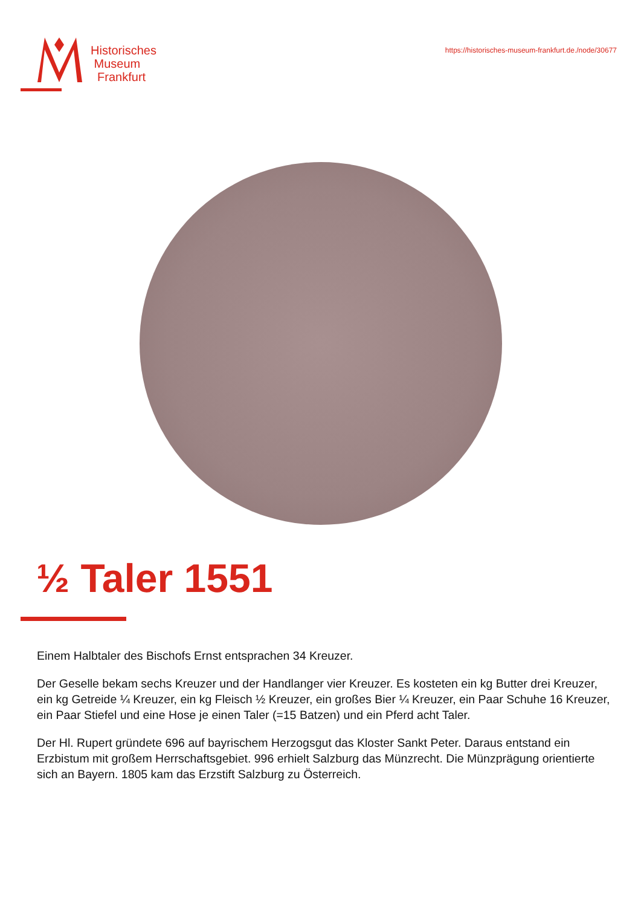Historisches
Museum
Frankfurt
https://historisches-museum-frankfurt.de./node/30677
½ Taler 1551
Einem Halbtaler des Bischofs Ernst entsprachen 34 Kreuzer.
Der Geselle bekam sechs Kreuzer und der Handlanger vier Kreuzer. Es kosteten ein kg Butter drei Kreuzer, ein kg Getreide ¼ Kreuzer, ein kg Fleisch ½ Kreuzer, ein großes Bier ¼ Kreuzer, ein Paar Schuhe 16 Kreuzer, ein Paar Stiefel und eine Hose je einen Taler (=15 Batzen) und ein Pferd acht Taler.
Der Hl. Rupert gründete 696 auf bayrischem Herzogsgut das Kloster Sankt Peter. Daraus entstand ein Erzbistum mit großem Herrschaftsgebiet. 996 erhielt Salzburg das Münzrecht. Die Münzprägung orientierte sich an Bayern. 1805 kam das Erzstift Salzburg zu Österreich.